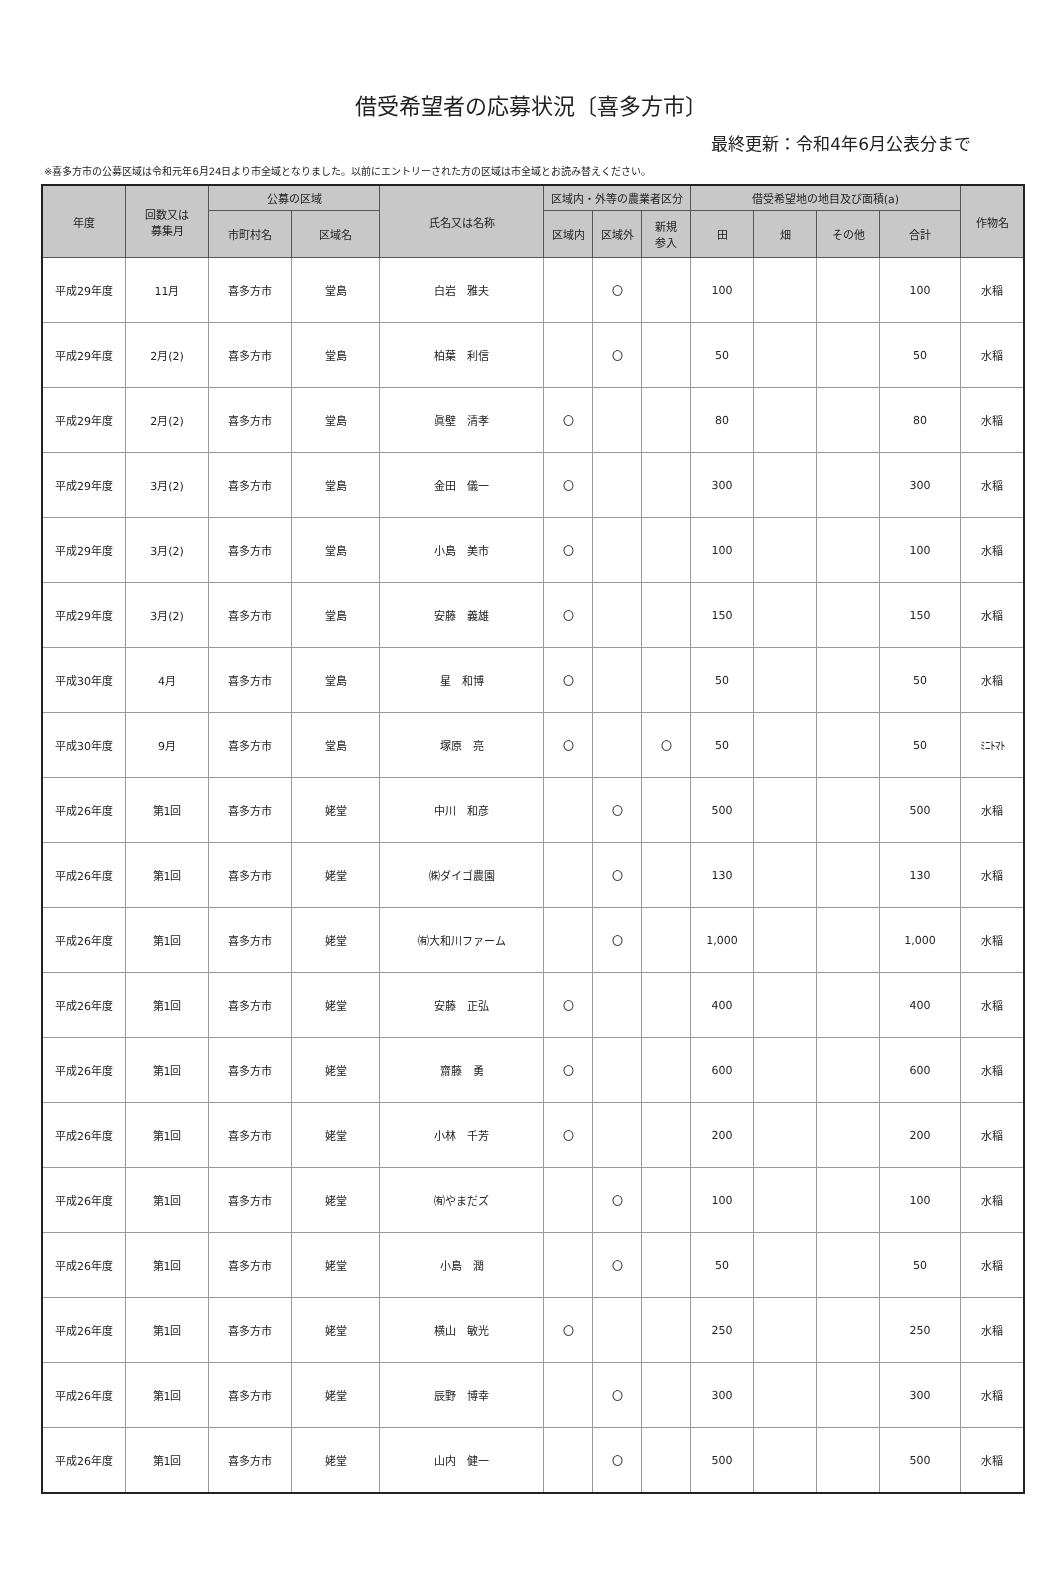借受希望者の応募状況〔喜多方市〕
最終更新：令和4年6月公表分まで
※喜多方市の公募区域は令和元年6月24日より市全域となりました。以前にエントリーされた方の区域は市全域とお読み替えください。
| 年度 | 回数又は 募集月 | 公募の区域 | | 氏名又は名称 | 区域内・外等の農業者区分 | | | 借受希望地の地目及び面積(a) | | | | 作物名 |
| --- | --- | --- | --- | --- | --- | --- | --- | --- | --- | --- | --- | --- |
| | | 市町村名 | 区域名 | | 区域内 | 区域外 | 新規 参入 | 田 | 畑 | その他 | 合計 | |
| 平成29年度 | 11月 | 喜多方市 | 堂島 | 白岩 雅夫 | | 〇 | | 100 | | | 100 | 水稲 |
| 平成29年度 | 2月(2) | 喜多方市 | 堂島 | 柏葉 利信 | | 〇 | | 50 | | | 50 | 水稲 |
| 平成29年度 | 2月(2) | 喜多方市 | 堂島 | 眞壁 清孝 | 〇 | | | 80 | | | 80 | 水稲 |
| 平成29年度 | 3月(2) | 喜多方市 | 堂島 | 金田 儀一 | 〇 | | | 300 | | | 300 | 水稲 |
| 平成29年度 | 3月(2) | 喜多方市 | 堂島 | 小島 美市 | 〇 | | | 100 | | | 100 | 水稲 |
| 平成29年度 | 3月(2) | 喜多方市 | 堂島 | 安藤 義雄 | 〇 | | | 150 | | | 150 | 水稲 |
| 平成30年度 | 4月 | 喜多方市 | 堂島 | 星 和博 | 〇 | | | 50 | | | 50 | 水稲 |
| 平成30年度 | 9月 | 喜多方市 | 堂島 | 塚原 亮 | 〇 | | 〇 | 50 | | | 50 | ﾐﾆﾄﾏﾄ |
| 平成26年度 | 第1回 | 喜多方市 | 姥堂 | 中川 和彦 | | 〇 | | 500 | | | 500 | 水稲 |
| 平成26年度 | 第1回 | 喜多方市 | 姥堂 | ㈱ダイゴ農園 | | 〇 | | 130 | | | 130 | 水稲 |
| 平成26年度 | 第1回 | 喜多方市 | 姥堂 | ㈲大和川ファーム | | 〇 | | 1,000 | | | 1,000 | 水稲 |
| 平成26年度 | 第1回 | 喜多方市 | 姥堂 | 安藤 正弘 | 〇 | | | 400 | | | 400 | 水稲 |
| 平成26年度 | 第1回 | 喜多方市 | 姥堂 | 齋藤 勇 | 〇 | | | 600 | | | 600 | 水稲 |
| 平成26年度 | 第1回 | 喜多方市 | 姥堂 | 小林 千芳 | 〇 | | | 200 | | | 200 | 水稲 |
| 平成26年度 | 第1回 | 喜多方市 | 姥堂 | ㈲やまだズ | | 〇 | | 100 | | | 100 | 水稲 |
| 平成26年度 | 第1回 | 喜多方市 | 姥堂 | 小島 潤 | | 〇 | | 50 | | | 50 | 水稲 |
| 平成26年度 | 第1回 | 喜多方市 | 姥堂 | 横山 敏光 | 〇 | | | 250 | | | 250 | 水稲 |
| 平成26年度 | 第1回 | 喜多方市 | 姥堂 | 辰野 博幸 | | 〇 | | 300 | | | 300 | 水稲 |
| 平成26年度 | 第1回 | 喜多方市 | 姥堂 | 山内 健一 | | 〇 | | 500 | | | 500 | 水稲 |